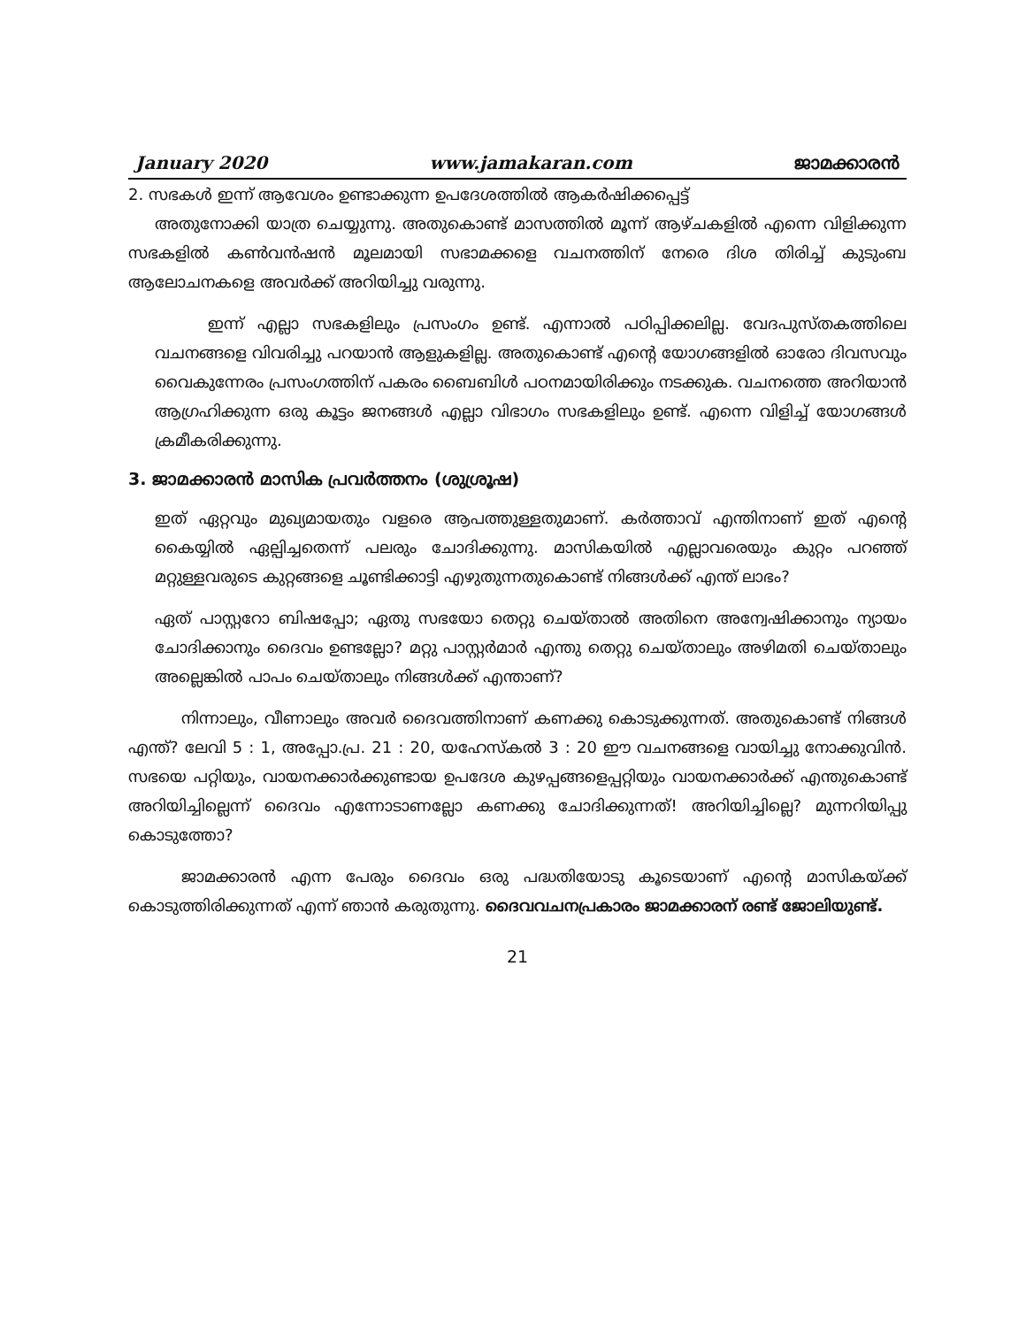January 2020 www.jamakaran.com ജാമക്കാരൻ
2. സഭകൾ ഇന്ന് ആവേശം ഉണ്ടാക്കുന്ന ഉപദേശത്തിൽ ആകർഷിക്കപ്പെട്ട്
അതുനോക്കി യാത്ര ചെയ്യുന്നു. അതുകൊണ്ട് മാസത്തിൽ മൂന്ന് ആഴ്ചകളിൽ എന്നെ വിളിക്കുന്ന സഭകളിൽ കൺവൻഷൻ മൂലമായി സഭാമക്കളെ വചനത്തിന് നേരെ ദിശ തിരിച്ച് കുടുംബ ആലോചനകളെ അവർക്ക് അറിയിച്ചു വരുന്നു.
ഇന്ന് എല്ലാ സഭകളിലും പ്രസംഗം ഉണ്ട്. എന്നാൽ പഠിപ്പിക്കലില്ല. വേദപുസ്തകത്തിലെ വചനങ്ങളെ വിവരിച്ചു പറയാൻ ആളുകളില്ല. അതുകൊണ്ട് എന്റെ യോഗങ്ങളിൽ ഓരോ ദിവസവും വൈകുന്നേരം പ്രസംഗത്തിന് പകരം ബൈബിൾ പഠനമായിരിക്കും നടക്കുക. വചനത്തെ അറിയാൻ ആഗ്രഹിക്കുന്ന ഒരു കൂട്ടം ജനങ്ങൾ എല്ലാ വിഭാഗം സഭകളിലും ഉണ്ട്. എന്നെ വിളിച്ച് യോഗങ്ങൾ ക്രമീകരിക്കുന്നു.
3. ജാമക്കാരൻ മാസിക പ്രവർത്തനം (ശുശ്രൂഷ)
ഇത് ഏറ്റവും മുഖ്യമായതും വളരെ ആപത്തുള്ളതുമാണ്. കർത്താവ് എന്തിനാണ് ഇത് എന്റെ കൈയ്യിൽ ഏല്പിച്ചതെന്ന് പലരും ചോദിക്കുന്നു. മാസികയിൽ എല്ലാവരെയും കുറ്റം പറഞ്ഞ് മറ്റുള്ളവരുടെ കുറ്റങ്ങളെ ചൂണ്ടിക്കാട്ടി എഴുതുന്നതുകൊണ്ട് നിങ്ങൾക്ക് എന്ത് ലാഭം?
ഏത് പാസ്റ്ററോ ബിഷപ്പോ; ഏതു സഭയോ തെറ്റു ചെയ്താൽ അതിനെ അന്വേഷിക്കാനും ന്യായം ചോദിക്കാനും ദൈവം ഉണ്ടല്ലോ? മറ്റു പാസ്റ്റർമാർ എന്തു തെറ്റു ചെയ്താലും അഴിമതി ചെയ്താലും അല്ലെങ്കിൽ പാപം ചെയ്താലും നിങ്ങൾക്ക് എന്താണ്?
നിന്നാലും, വീണാലും അവർ ദൈവത്തിനാണ് കണക്കു കൊടുക്കുന്നത്. അതുകൊണ്ട് നിങ്ങൾ എന്ത്? ലേവി 5 : 1, അപ്പോ.പ്ര. 21 : 20, യഹേസ്കൽ 3 : 20 ഈ വചനങ്ങളെ വായിച്ചു നോക്കുവിൻ. സഭയെ പറ്റിയും, വായനക്കാർക്കുണ്ടായ ഉപദേശ കുഴപ്പങ്ങളെപ്പറ്റിയും വായനക്കാർക്ക് എന്തുകൊണ്ട് അറിയിച്ചില്ലെന്ന് ദൈവം എന്നോടാണല്ലോ കണക്കു ചോദിക്കുന്നത്! അറിയിച്ചില്ലെ? മുന്നറിയിപ്പു കൊടുത്തോ?
ജാമക്കാരൻ എന്ന പേരും ദൈവം ഒരു പദ്ധതിയോടു കൂടെയാണ് എന്റെ മാസികയ്ക്ക് കൊടുത്തിരിക്കുന്നത് എന്ന് ഞാൻ കരുതുന്നു. ദൈവവചനപ്രകാരം ജാമക്കാരന് രണ്ട് ജോലിയുണ്ട്.
21